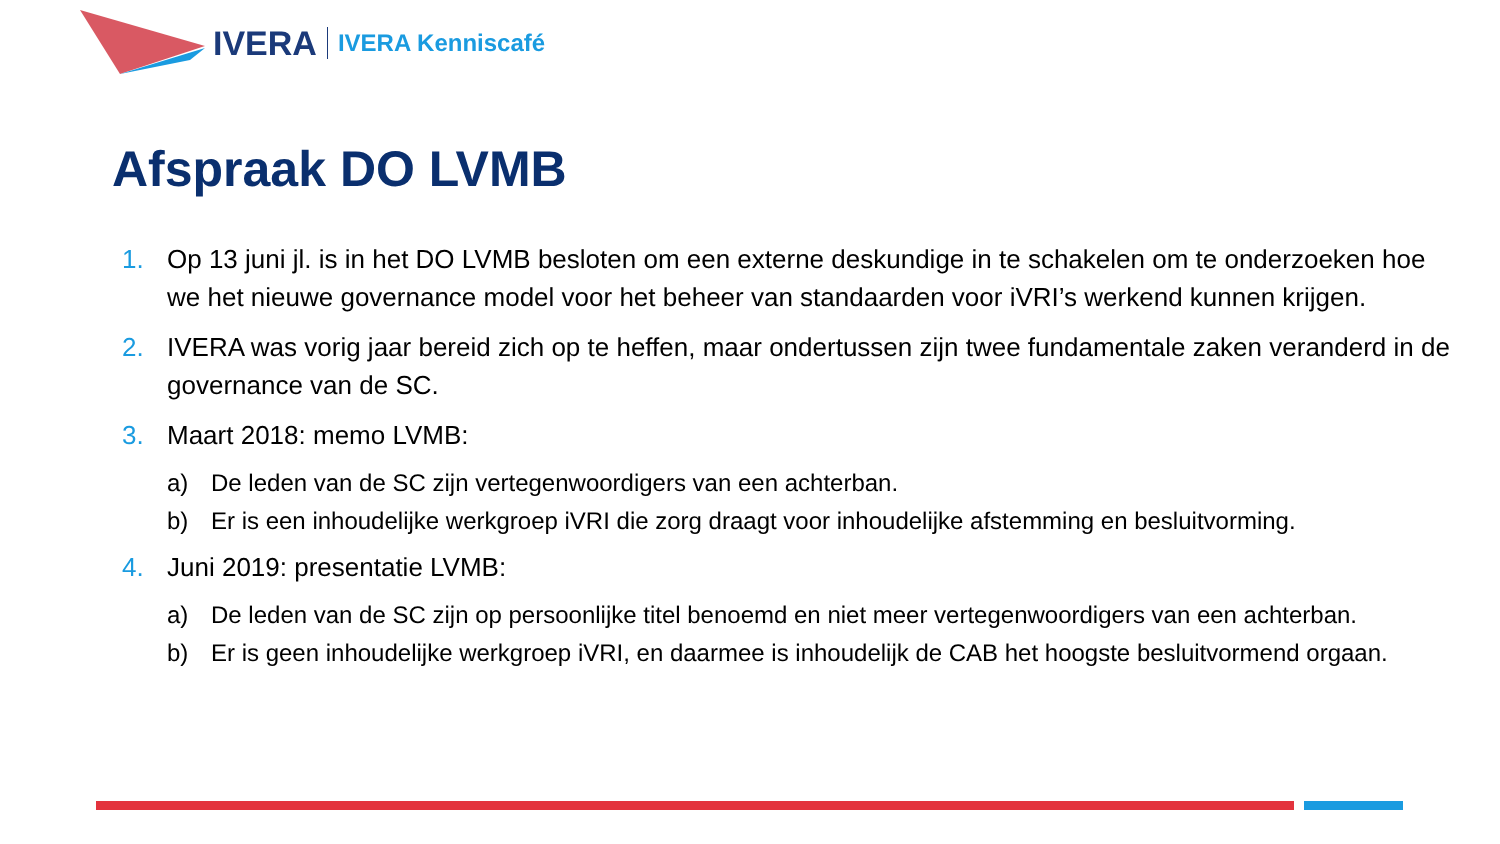IVERA IVERA Kenniscafé
Afspraak DO LVMB
1. Op 13 juni jl. is in het DO LVMB besloten om een externe deskundige in te schakelen om te onderzoeken hoe we het nieuwe governance model voor het beheer van standaarden voor iVRI’s werkend kunnen krijgen.
2. IVERA was vorig jaar bereid zich op te heffen, maar ondertussen zijn twee fundamentale zaken veranderd in de governance van de SC.
3. Maart 2018: memo LVMB:
a) De leden van de SC zijn vertegenwoordigers van een achterban.
b) Er is een inhoudelijke werkgroep iVRI die zorg draagt voor inhoudelijke afstemming en besluitvorming.
4. Juni 2019: presentatie LVMB:
a) De leden van de SC zijn op persoonlijke titel benoemd en niet meer vertegenwoordigers van een achterban.
b) Er is geen inhoudelijke werkgroep iVRI, en daarmee is inhoudelijk de CAB het hoogste besluitvormend orgaan.